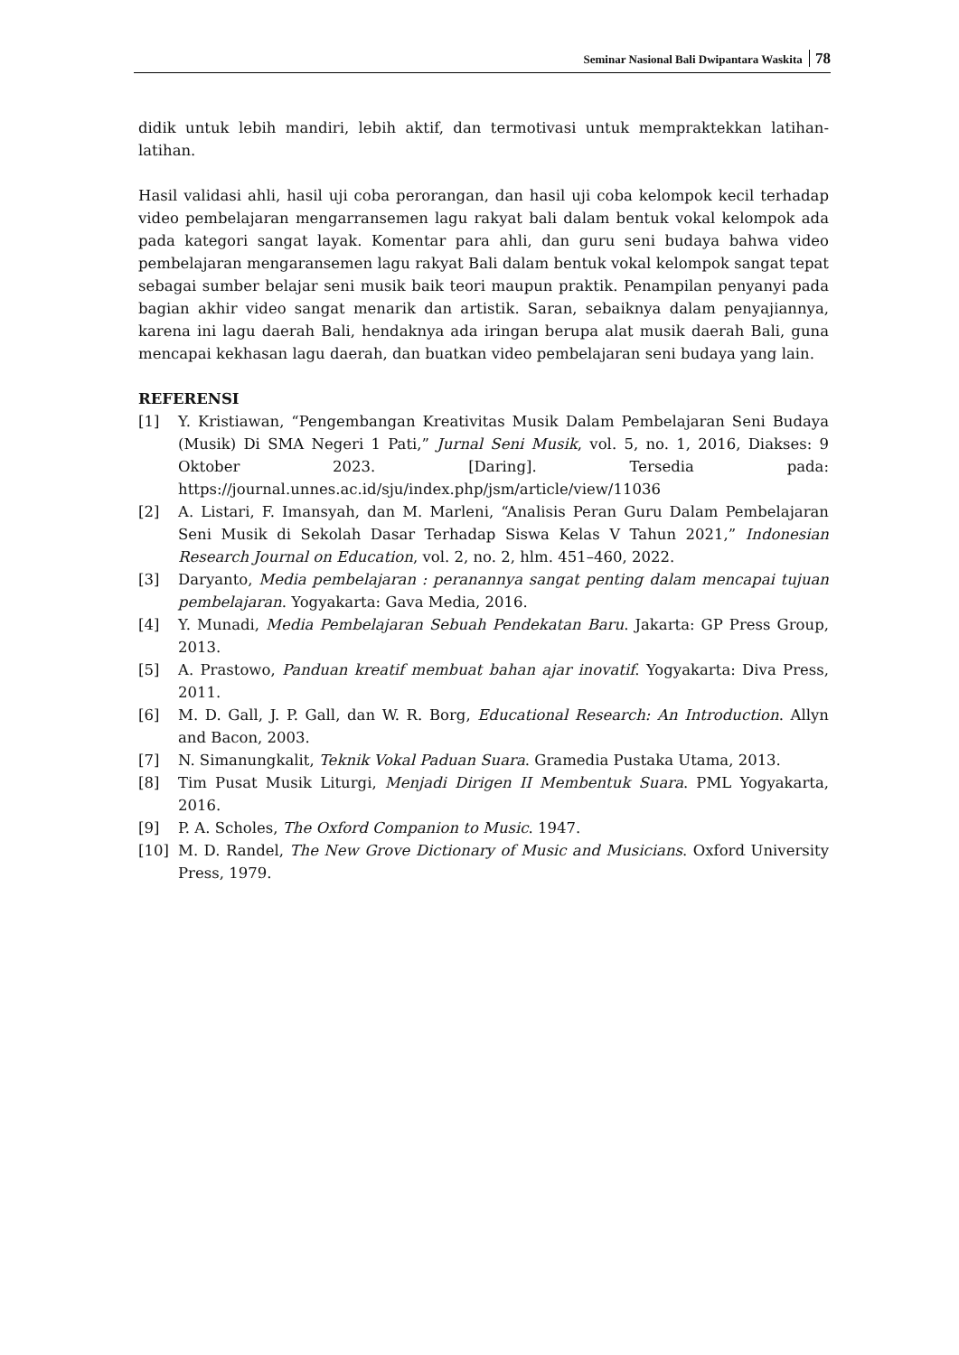Seminar Nasional Bali Dwipantara Waskita 78
didik untuk lebih mandiri, lebih aktif, dan termotivasi untuk mempraktekkan latihan-latihan.
Hasil validasi ahli, hasil uji coba perorangan, dan hasil uji coba kelompok kecil terhadap video pembelajaran mengarransemen lagu rakyat bali dalam bentuk vokal kelompok ada pada kategori sangat layak. Komentar para ahli, dan guru seni budaya bahwa video pembelajaran mengaransemen lagu rakyat Bali dalam bentuk vokal kelompok sangat tepat sebagai sumber belajar seni musik baik teori maupun praktik. Penampilan penyanyi pada bagian akhir video sangat menarik dan artistik. Saran, sebaiknya dalam penyajiannya, karena ini lagu daerah Bali, hendaknya ada iringan berupa alat musik daerah Bali, guna mencapai kekhasan lagu daerah, dan buatkan video pembelajaran seni budaya yang lain.
REFERENSI
[1] Y. Kristiawan, “Pengembangan Kreativitas Musik Dalam Pembelajaran Seni Budaya (Musik) Di SMA Negeri 1 Pati,” Jurnal Seni Musik, vol. 5, no. 1, 2016, Diakses: 9 Oktober 2023. [Daring]. Tersedia pada: https://journal.unnes.ac.id/sju/index.php/jsm/article/view/11036
[2] A. Listari, F. Imansyah, dan M. Marleni, “Analisis Peran Guru Dalam Pembelajaran Seni Musik di Sekolah Dasar Terhadap Siswa Kelas V Tahun 2021,” Indonesian Research Journal on Education, vol. 2, no. 2, hlm. 451–460, 2022.
[3] Daryanto, Media pembelajaran : peranannya sangat penting dalam mencapai tujuan pembelajaran. Yogyakarta: Gava Media, 2016.
[4] Y. Munadi, Media Pembelajaran Sebuah Pendekatan Baru. Jakarta: GP Press Group, 2013.
[5] A. Prastowo, Panduan kreatif membuat bahan ajar inovatif. Yogyakarta: Diva Press, 2011.
[6] M. D. Gall, J. P. Gall, dan W. R. Borg, Educational Research: An Introduction. Allyn and Bacon, 2003.
[7] N. Simanungkalit, Teknik Vokal Paduan Suara. Gramedia Pustaka Utama, 2013.
[8] Tim Pusat Musik Liturgi, Menjadi Dirigen II Membentuk Suara. PML Yogyakarta, 2016.
[9] P. A. Scholes, The Oxford Companion to Music. 1947.
[10] M. D. Randel, The New Grove Dictionary of Music and Musicians. Oxford University Press, 1979.